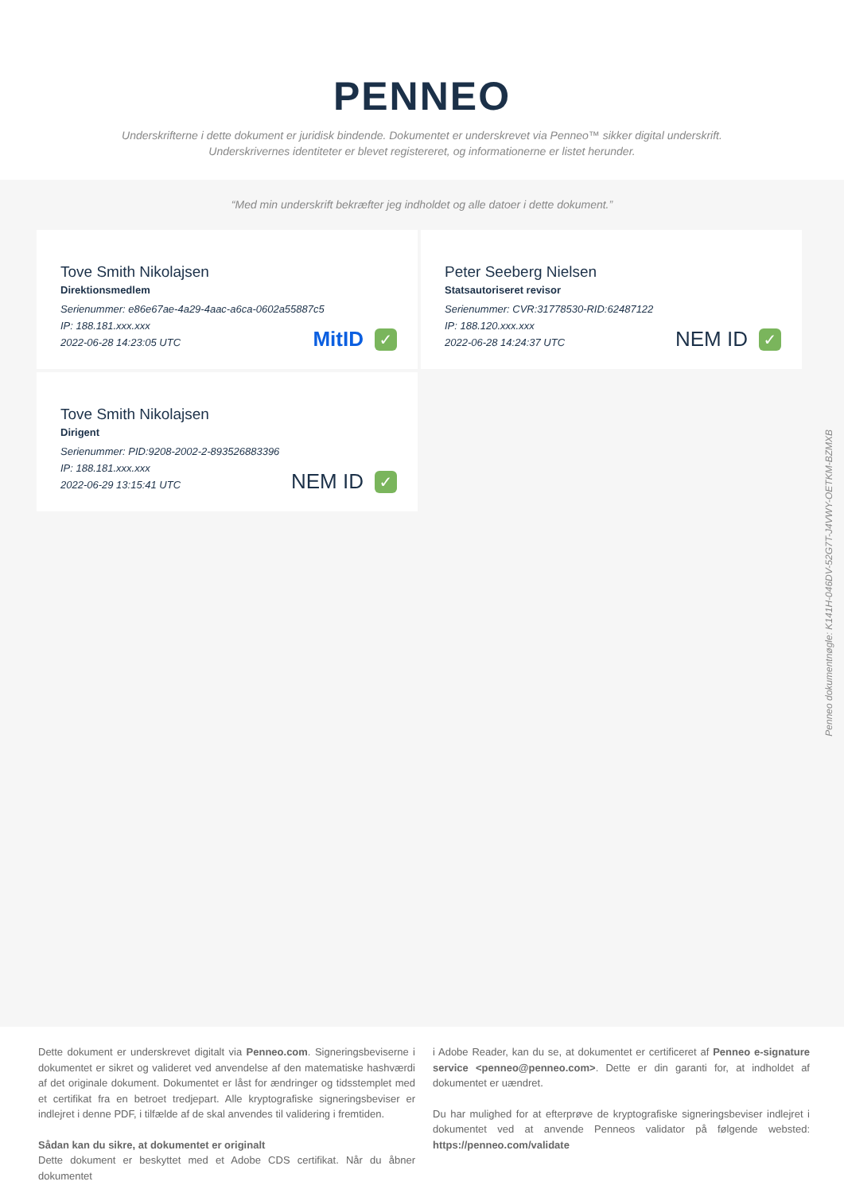PENNEO
Underskrifterne i dette dokument er juridisk bindende. Dokumentet er underskrevet via Penneo™ sikker digital underskrift.
Underskrivernes identiteter er blevet registereret, og informationerne er listet herunder.
“Med min underskrift bekræfter jeg indholdet og alle datoer i dette dokument.”
Tove Smith Nikolajsen
Direktionsmedlem
Serienummer: e86e67ae-4a29-4aac-a6ca-0602a55887c5
IP: 188.181.xxx.xxx
2022-06-28 14:23:05 UTC
MitID ✓
Peter Seeberg Nielsen
Statsautoriseret revisor
Serienummer: CVR:31778530-RID:62487122
IP: 188.120.xxx.xxx
2022-06-28 14:24:37 UTC
NEM ID ✓
Tove Smith Nikolajsen
Dirigent
Serienummer: PID:9208-2002-2-893526883396
IP: 188.181.xxx.xxx
2022-06-29 13:15:41 UTC
NEM ID ✓
Penneo dokumentnøgle: K141H-046DV-52G7T-J4VWY-OETKM-BZMXB
Dette dokument er underskrevet digitalt via Penneo.com. Signeringsbeviserne i dokumentet er sikret og valideret ved anvendelse af den matematiske hashværdi af det originale dokument. Dokumentet er låst for ændringer og tidsstemplet med et certifikat fra en betroet tredjepart. Alle kryptografiske signeringsbeviser er indlejret i denne PDF, i tilfælde af de skal anvendes til validering i fremtiden.
Sådan kan du sikre, at dokumentet er originalt
Dette dokument er beskyttet med et Adobe CDS certifikat. Når du åbner dokumentet
i Adobe Reader, kan du se, at dokumentet er certificeret af Penneo e-signature service <penneo@penneo.com>. Dette er din garanti for, at indholdet af dokumentet er uændret.
Du har mulighed for at efterprøve de kryptografiske signeringsbeviser indlejret i dokumentet ved at anvende Penneos validator på følgende websted: https://penneo.com/validate